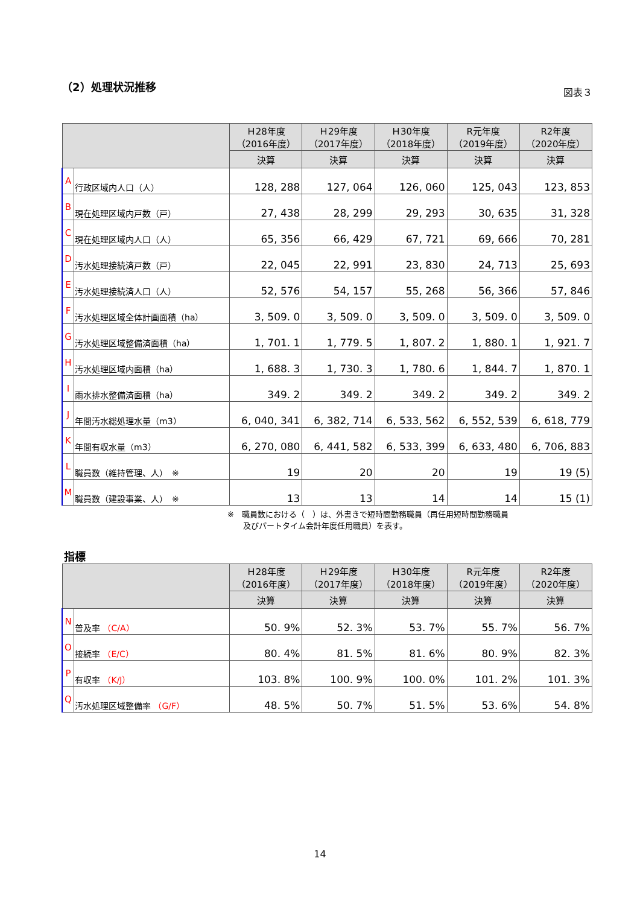（2）処理状況推移
図表３
| | | Ｈ28年度 （2016年度） | Ｈ29年度 （2017年度） | Ｈ30年度 （2018年度） | R元年度 （2019年度） | R2年度 （2020年度） |
| --- | --- | --- | --- | --- | --- | --- |
| | | 決算 | 決算 | 決算 | 決算 | 決算 |
| A | 行政区域内人口（人） | 128, 288 | 127, 064 | 126, 060 | 125, 043 | 123, 853 |
| B | 現在処理区域内戸数（戸） | 27, 438 | 28, 299 | 29, 293 | 30, 635 | 31, 328 |
| C | 現在処理区域内人口（人） | 65, 356 | 66, 429 | 67, 721 | 69, 666 | 70, 281 |
| D | 汚水処理接続済戸数（戸） | 22, 045 | 22, 991 | 23, 830 | 24, 713 | 25, 693 |
| E | 汚水処理接続済人口（人） | 52, 576 | 54, 157 | 55, 268 | 56, 366 | 57, 846 |
| F | 汚水処理区域全体計画面積（ha） | 3, 509. 0 | 3, 509. 0 | 3, 509. 0 | 3, 509. 0 | 3, 509. 0 |
| G | 汚水処理区域整備済面積（ha） | 1, 701. 1 | 1, 779. 5 | 1, 807. 2 | 1, 880. 1 | 1, 921. 7 |
| H | 汚水処理区域内面積（ha） | 1, 688. 3 | 1, 730. 3 | 1, 780. 6 | 1, 844. 7 | 1, 870. 1 |
| I | 雨水排水整備済面積（ha） | 349. 2 | 349. 2 | 349. 2 | 349. 2 | 349. 2 |
| J | 年間汚水総処理水量（m3） | 6, 040, 341 | 6, 382, 714 | 6, 533, 562 | 6, 552, 539 | 6, 618, 779 |
| K | 年間有収水量（m3） | 6, 270, 080 | 6, 441, 582 | 6, 533, 399 | 6, 633, 480 | 6, 706, 883 |
| L | 職員数（維持管理、人） ※ | 19 | 20 | 20 | 19 | 19 (5) |
| M | 職員数（建設事業、人） ※ | 13 | 13 | 14 | 14 | 15 (1) |
※　職員数における（　）は、外書きで短時間勤務職員（再任用短時間勤務職員
　　及びパートタイム会計年度任用職員）を表す。
指標
| | | Ｈ28年度 （2016年度） | Ｈ29年度 （2017年度） | Ｈ30年度 （2018年度） | R元年度 （2019年度） | R2年度 （2020年度） |
| --- | --- | --- | --- | --- | --- | --- |
| | | 決算 | 決算 | 決算 | 決算 | 決算 |
| N | 普及率 （C/A） | 50. 9% | 52. 3% | 53. 7% | 55. 7% | 56. 7% |
| O | 接続率 （E/C） | 80. 4% | 81. 5% | 81. 6% | 80. 9% | 82. 3% |
| P | 有収率 （K/J） | 103. 8% | 100. 9% | 100. 0% | 101. 2% | 101. 3% |
| Q | 汚水処理区域整備率 （G/F） | 48. 5% | 50. 7% | 51. 5% | 53. 6% | 54. 8% |
14